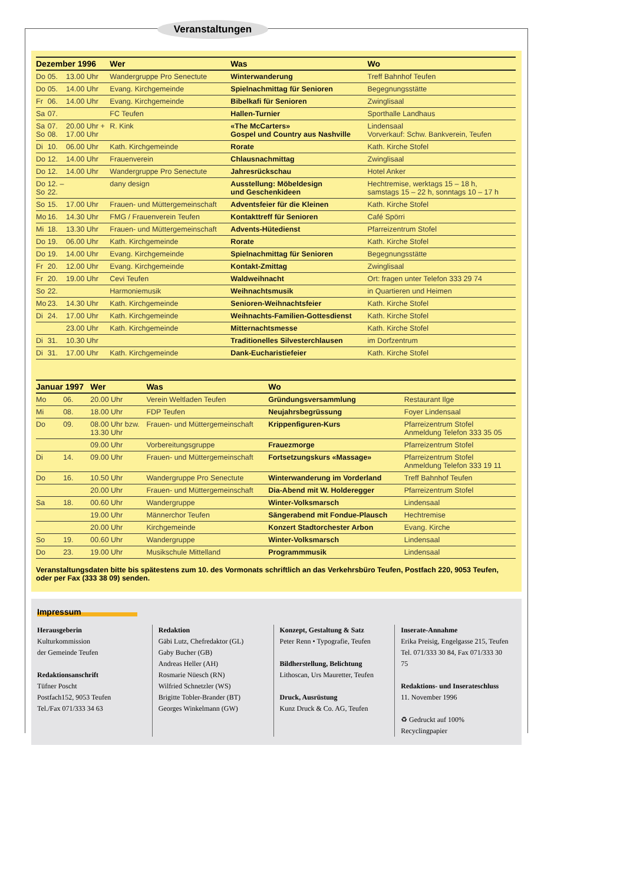Veranstaltungen
| Dezember 1996 | | | Wer | Was | Wo |
| --- | --- | --- | --- | --- | --- |
| Do | 05. | 13.00 Uhr | Wandergruppe Pro Senectute | Winterwanderung | Treff Bahnhof Teufen |
| Do | 05. | 14.00 Uhr | Evang. Kirchgemeinde | Spielnachmittag für Senioren | Begegnungsstätte |
| Fr | 06. | 14.00 Uhr | Evang. Kirchgemeinde | Bibelkafi für Senioren | Zwinglisaal |
| Sa | 07. | | FC Teufen | Hallen-Turnier | Sporthalle Landhaus |
| Sa So | 07. 08. | 20.00 Uhr + 17.00 Uhr | R. Kink | «The McCarters» Gospel und Country aus Nashville | Lindensaal Vorverkauf: Schw. Bankverein, Teufen |
| Di | 10. | 06.00 Uhr | Kath. Kirchgemeinde | Rorate | Kath. Kirche Stofel |
| Do | 12. | 14.00 Uhr | Frauenverein | Chlausnachmittag | Zwinglisaal |
| Do | 12. | 14.00 Uhr | Wandergruppe Pro Senectute | Jahresrückschau | Hotel Anker |
| Do So | 12. – 22. | | dany design | Ausstellung: Möbeldesign und Geschenkideen | Hechtremise, werktags 15 – 18 h, samstags 15 – 22 h, sonntags 10 – 17 h |
| So | 15. | 17.00 Uhr | Frauen- und Müttergemeinschaft | Adventsfeier für die Kleinen | Kath. Kirche Stofel |
| Mo | 16. | 14.30 Uhr | FMG / Frauenverein Teufen | Kontakttreff für Senioren | Café Spörri |
| Mi | 18. | 13.30 Uhr | Frauen- und Müttergemeinschaft | Advents-Hütedienst | Pfarreizentrum Stofel |
| Do | 19. | 06.00 Uhr | Kath. Kirchgemeinde | Rorate | Kath. Kirche Stofel |
| Do | 19. | 14.00 Uhr | Evang. Kirchgemeinde | Spielnachmittag für Senioren | Begegnungsstätte |
| Fr | 20. | 12.00 Uhr | Evang. Kirchgemeinde | Kontakt-Zmittag | Zwinglisaal |
| Fr | 20. | 19.00 Uhr | Cevi Teufen | Waldweihnacht | Ort: fragen unter Telefon 333 29 74 |
| So | 22. | | Harmoniemusik | Weihnachtsmusik | in Quartieren und Heimen |
| Mo | 23. | 14.30 Uhr | Kath. Kirchgemeinde | Senioren-Weihnachtsfeier | Kath. Kirche Stofel |
| Di | 24. | 17.00 Uhr | Kath. Kirchgemeinde | Weihnachts-Familien-Gottesdienst | Kath. Kirche Stofel |
| | | 23.00 Uhr | Kath. Kirchgemeinde | Mitternachtsmesse | Kath. Kirche Stofel |
| Di | 31. | 10.30 Uhr | | Traditionelles Silvesterchlausen | im Dorfzentrum |
| Di | 31. | 17.00 Uhr | Kath. Kirchgemeinde | Dank-Eucharistiefeier | Kath. Kirche Stofel |
| Januar 1997 | | Wer | Was | Wo | |
| --- | --- | --- | --- | --- | --- |
| Mo | 06. | 20.00 Uhr | Verein Weltladen Teufen | Gründungsversammlung | Restaurant Ilge |
| Mi | 08. | 18.00 Uhr | FDP Teufen | Neujahrsbegrüssung | Foyer Lindensaal |
| Do | 09. | 08.00 Uhr bzw. 13.30 Uhr | Frauen- und Müttergemeinschaft | Krippenfiguren-Kurs | Pfarreizentrum Stofel Anmeldung Telefon 333 35 05 |
| | | 09.00 Uhr | Vorbereitungsgruppe | Frauezmorge | Pfarreizentrum Stofel |
| Di | 14. | 09.00 Uhr | Frauen- und Müttergemeinschaft | Fortsetzungskurs «Massage» | Pfarreizentrum Stofel Anmeldung Telefon 333 19 11 |
| Do | 16. | 10.50 Uhr | Wandergruppe Pro Senectute | Winterwanderung im Vorderland | Treff Bahnhof Teufen |
| | | 20.00 Uhr | Frauen- und Müttergemeinschaft | Dia-Abend mit W. Holderegger | Pfarreizentrum Stofel |
| Sa | 18. | 00.60 Uhr | Wandergruppe | Winter-Volksmarsch | Lindensaal |
| | | 19.00 Uhr | Männerchor Teufen | Sängerabend mit Fondue-Plausch | Hechtremise |
| | | 20.00 Uhr | Kirchgemeinde | Konzert Stadtorchester Arbon | Evang. Kirche |
| So | 19. | 00.60 Uhr | Wandergruppe | Winter-Volksmarsch | Lindensaal |
| Do | 23. | 19.00 Uhr | Musikschule Mittelland | Programmmusik | Lindensaal |
Veranstaltungsdaten bitte bis spätestens zum 10. des Vormonats schriftlich an das Verkehrsbüro Teufen, Postfach 220, 9053 Teufen, oder per Fax (333 38 09) senden.
Impressum
Herausgeberin
Kulturkommission
der Gemeinde Teufen
Redaktionsanschrift
Tüfner Poscht
Postfach152, 9053 Teufen
Tel./Fax 071/333 34 63
Redaktion
Gäbi Lutz, Chefredaktor (GL)
Gaby Bucher (GB)
Andreas Heller (AH)
Rosmarie Nüesch (RN)
Wilfried Schnetzler (WS)
Brigitte Tobler-Brander (BT)
Georges Winkelmann (GW)
Konzept, Gestaltung & Satz
Peter Renn • Typografie, Teufen
Bildherstellung, Belichtung
Lithoscan, Urs Mauretter, Teufen
Druck, Ausrüstung
Kunz Druck & Co. AG, Teufen
Inserate-Annahme
Erika Preisig, Engelgasse 215, Teufen
Tel. 071/333 30 84, Fax 071/333 30 75
Redaktions- und Inserateschluss
11. November 1996
♻ Gedruckt auf 100% Recyclingpapier